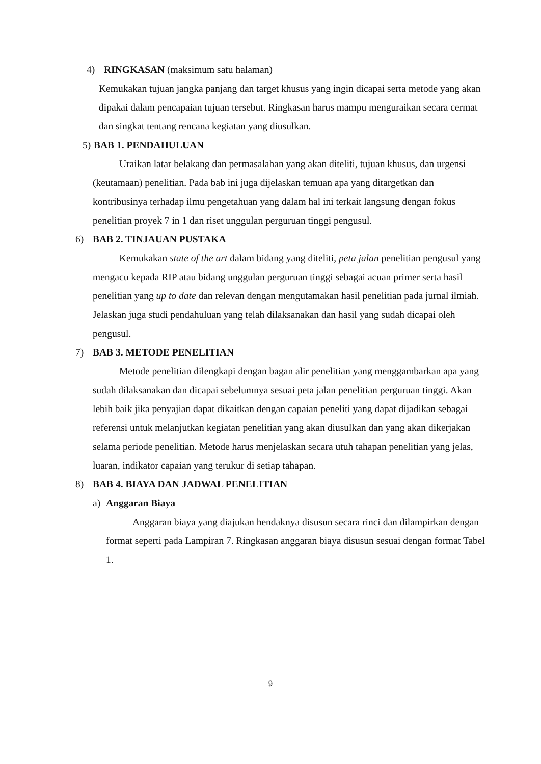4) RINGKASAN (maksimum satu halaman)
Kemukakan tujuan jangka panjang dan target khusus yang ingin dicapai serta metode yang akan dipakai dalam pencapaian tujuan tersebut. Ringkasan harus mampu menguraikan secara cermat dan singkat tentang rencana kegiatan yang diusulkan.
5) BAB 1. PENDAHULUAN
Uraikan latar belakang dan permasalahan yang akan diteliti, tujuan khusus, dan urgensi (keutamaan) penelitian. Pada bab ini juga dijelaskan temuan apa yang ditargetkan dan kontribusinya terhadap ilmu pengetahuan yang dalam hal ini terkait langsung dengan fokus penelitian proyek 7 in 1 dan riset unggulan perguruan tinggi pengusul.
6) BAB 2. TINJAUAN PUSTAKA
Kemukakan state of the art dalam bidang yang diteliti, peta jalan penelitian pengusul yang mengacu kepada RIP atau bidang unggulan perguruan tinggi sebagai acuan primer serta hasil penelitian yang up to date dan relevan dengan mengutamakan hasil penelitian pada jurnal ilmiah. Jelaskan juga studi pendahuluan yang telah dilaksanakan dan hasil yang sudah dicapai oleh pengusul.
7) BAB 3. METODE PENELITIAN
Metode penelitian dilengkapi dengan bagan alir penelitian yang menggambarkan apa yang sudah dilaksanakan dan dicapai sebelumnya sesuai peta jalan penelitian perguruan tinggi. Akan lebih baik jika penyajian dapat dikaitkan dengan capaian peneliti yang dapat dijadikan sebagai referensi untuk melanjutkan kegiatan penelitian yang akan diusulkan dan yang akan dikerjakan selama periode penelitian. Metode harus menjelaskan secara utuh tahapan penelitian yang jelas, luaran, indikator capaian yang terukur di setiap tahapan.
8) BAB 4. BIAYA DAN JADWAL PENELITIAN
a) Anggaran Biaya
Anggaran biaya yang diajukan hendaknya disusun secara rinci dan dilampirkan dengan format seperti pada Lampiran 7. Ringkasan anggaran biaya disusun sesuai dengan format Tabel 1.
9